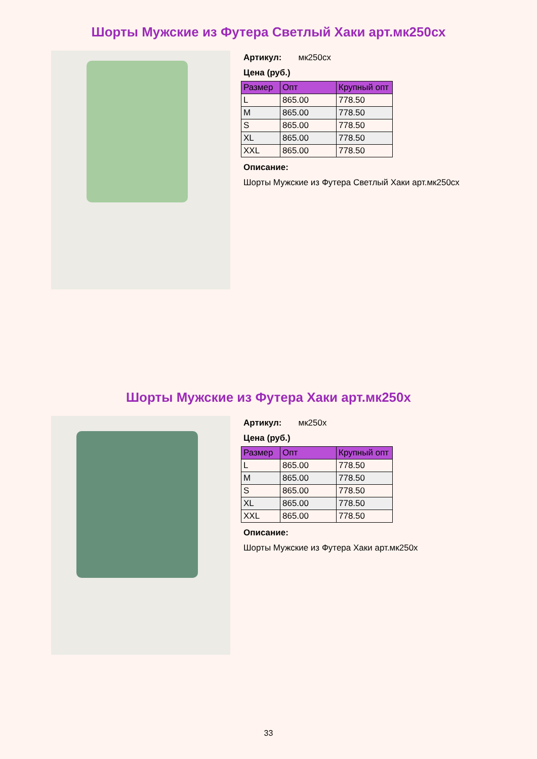Шорты Мужские из Футера Светлый Хаки арт.мк250сх
Артикул: мк250сх
Цена (руб.)
| Размер | Опт | Крупный опт |
| --- | --- | --- |
| L | 865.00 | 778.50 |
| M | 865.00 | 778.50 |
| S | 865.00 | 778.50 |
| XL | 865.00 | 778.50 |
| XXL | 865.00 | 778.50 |
Описание:
Шорты Мужские из Футера Светлый Хаки арт.мк250сх
Шорты Мужские из Футера Хаки арт.мк250х
Артикул: мк250х
Цена (руб.)
| Размер | Опт | Крупный опт |
| --- | --- | --- |
| L | 865.00 | 778.50 |
| M | 865.00 | 778.50 |
| S | 865.00 | 778.50 |
| XL | 865.00 | 778.50 |
| XXL | 865.00 | 778.50 |
Описание:
Шорты Мужские из Футера Хаки арт.мк250х
33